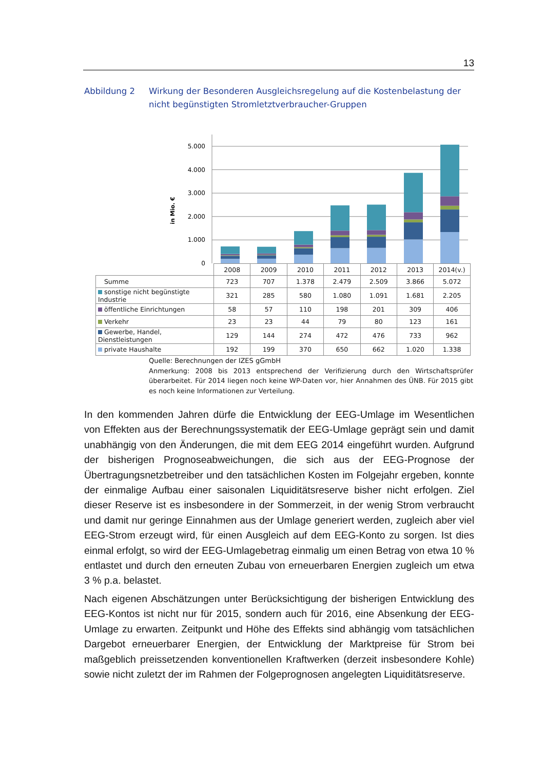13
Abbildung 2 Wirkung der Besonderen Ausgleichsregelung auf die Kostenbelastung der nicht begünstigten Stromletztverbraucher-Gruppen
5.000
4.000
3.000
2.000
1.000
0
in Mio. €
| | 2008 | 2009 | 2010 | 2011 | 2012 | 2013 | 2014(v.) |
| --- | --- | --- | --- | --- | --- | --- | --- |
| Summe | 723 | 707 | 1.378 | 2.479 | 2.509 | 3.866 | 5.072 |
| sonstige nicht begünstigte Industrie | 321 | 285 | 580 | 1.080 | 1.091 | 1.681 | 2.205 |
| öffentliche Einrichtungen | 58 | 57 | 110 | 198 | 201 | 309 | 406 |
| Verkehr | 23 | 23 | 44 | 79 | 80 | 123 | 161 |
| Gewerbe, Handel, Dienstleistungen | 129 | 144 | 274 | 472 | 476 | 733 | 962 |
| private Haushalte | 192 | 199 | 370 | 650 | 662 | 1.020 | 1.338 |
Quelle: Berechnungen der IZES gGmbH
Anmerkung: 2008 bis 2013 entsprechend der Verifizierung durch den Wirtschaftsprüfer überarbeitet. Für 2014 liegen noch keine WP-Daten vor, hier Annahmen des ÜNB. Für 2015 gibt es noch keine Informationen zur Verteilung.
In den kommenden Jahren dürfe die Entwicklung der EEG-Umlage im Wesentlichen von Effekten aus der Berechnungssystematik der EEG-Umlage geprägt sein und damit unabhängig von den Änderungen, die mit dem EEG 2014 eingeführt wurden. Aufgrund der bisherigen Prognoseabweichungen, die sich aus der EEG-Prognose der Übertragungsnetzbetreiber und den tatsächlichen Kosten im Folgejahr ergeben, konnte der einmalige Aufbau einer saisonalen Liquiditätsreserve bisher nicht erfolgen. Ziel dieser Reserve ist es insbesondere in der Sommerzeit, in der wenig Strom verbraucht und damit nur geringe Einnahmen aus der Umlage generiert werden, zugleich aber viel EEG-Strom erzeugt wird, für einen Ausgleich auf dem EEG-Konto zu sorgen. Ist dies einmal erfolgt, so wird der EEG-Umlagebetrag einmalig um einen Betrag von etwa 10 % entlastet und durch den erneuten Zubau von erneuerbaren Energien zugleich um etwa 3 % p.a. belastet.
Nach eigenen Abschätzungen unter Berücksichtigung der bisherigen Entwicklung des EEG-Kontos ist nicht nur für 2015, sondern auch für 2016, eine Absenkung der EEG-Umlage zu erwarten. Zeitpunkt und Höhe des Effekts sind abhängig vom tatsächlichen Dargebot erneuerbarer Energien, der Entwicklung der Marktpreise für Strom bei maßgeblich preissetzenden konventionellen Kraftwerken (derzeit insbesondere Kohle) sowie nicht zuletzt der im Rahmen der Folgeprognosen angelegten Liquiditätsreserve.